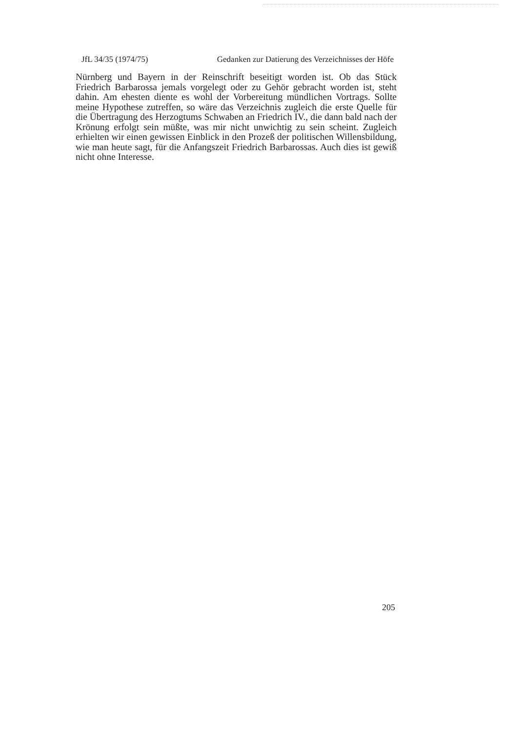JfL 34/35 (1974/75) Gedanken zur Datierung des Verzeichnisses der Höfe
Nürnberg und Bayern in der Reinschrift beseitigt worden ist. Ob das Stück Friedrich Barbarossa jemals vorgelegt oder zu Gehör gebracht worden ist, steht dahin. Am ehesten diente es wohl der Vorbereitung mündlichen Vortrags. Sollte meine Hypothese zutreffen, so wäre das Verzeichnis zugleich die erste Quelle für die Übertragung des Herzogtums Schwaben an Friedrich IV., die dann bald nach der Krönung erfolgt sein müßte, was mir nicht unwichtig zu sein scheint. Zugleich erhielten wir einen gewissen Einblick in den Prozeß der politischen Willensbildung, wie man heute sagt, für die Anfangszeit Friedrich Barbarossas. Auch dies ist gewiß nicht ohne Interesse.
205